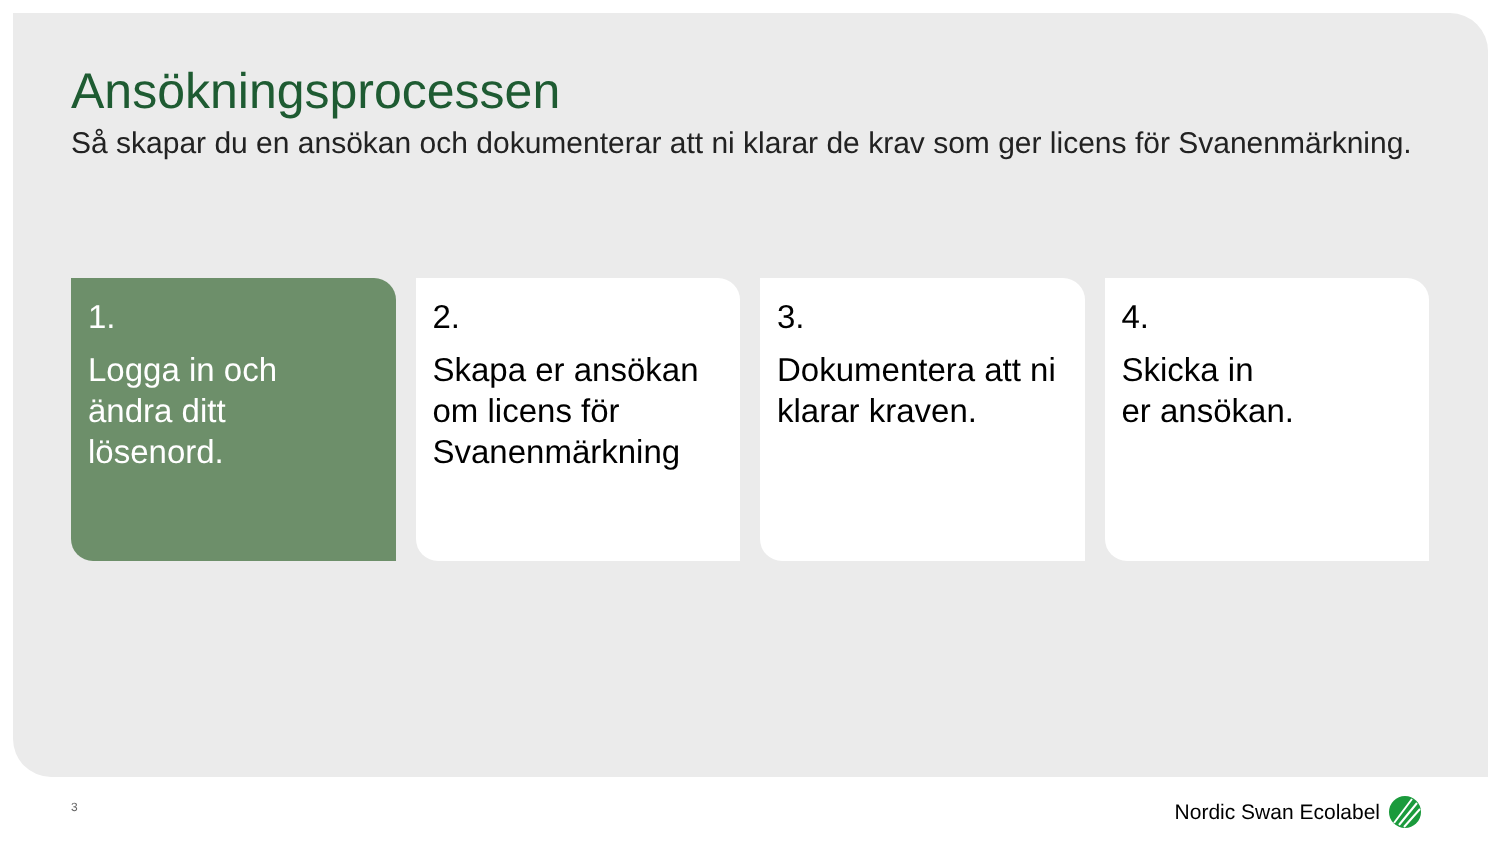Ansökningsprocessen
Så skapar du en ansökan och dokumenterar att ni klarar de krav som ger licens för Svanenmärkning.
1.
Logga in och
ändra ditt
lösenord.
2.
Skapa er ansökan
om licens för
Svanenmärkning
3.
Dokumentera att ni
klarar kraven.
4.
Skicka in
er ansökan.
3 Nordic Swan Ecolabel